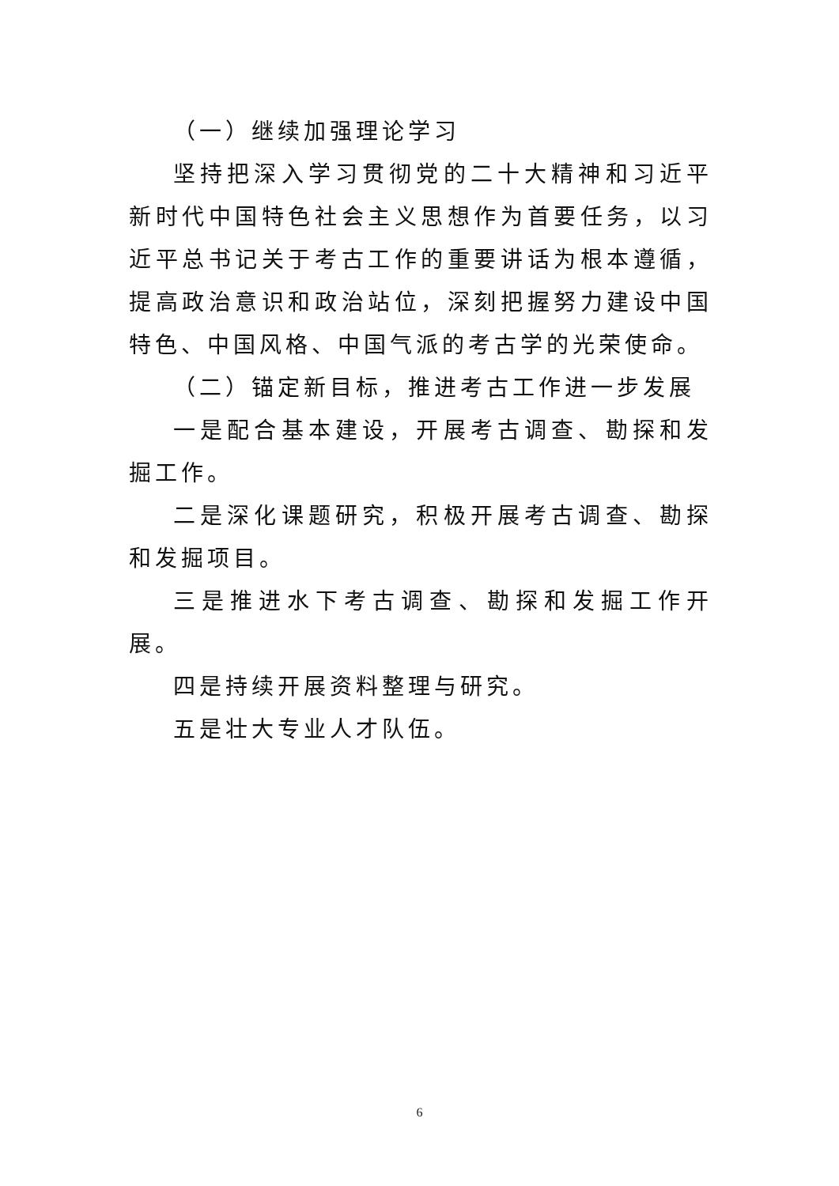（一）继续加强理论学习
坚持把深入学习贯彻党的二十大精神和习近平新时代中国特色社会主义思想作为首要任务，以习近平总书记关于考古工作的重要讲话为根本遵循，提高政治意识和政治站位，深刻把握努力建设中国特色、中国风格、中国气派的考古学的光荣使命。
（二）锚定新目标，推进考古工作进一步发展
一是配合基本建设，开展考古调查、勘探和发掘工作。
二是深化课题研究，积极开展考古调查、勘探和发掘项目。
三是推进水下考古调查、勘探和发掘工作开展。
四是持续开展资料整理与研究。
五是壮大专业人才队伍。
6